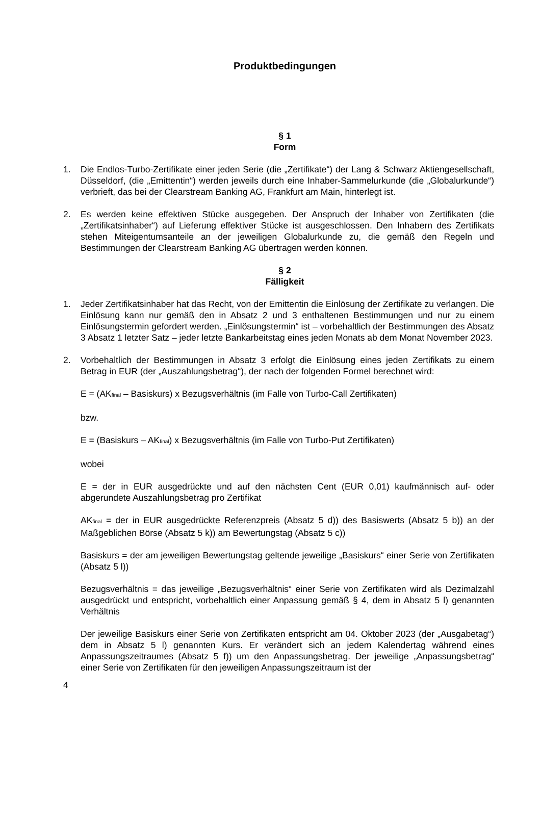Produktbedingungen
§ 1
Form
1. Die Endlos-Turbo-Zertifikate einer jeden Serie (die „Zertifikate“) der Lang & Schwarz Aktiengesellschaft, Düsseldorf, (die „Emittentin“) werden jeweils durch eine Inhaber-Sammelurkunde (die „Globalurkunde“) verbrieft, das bei der Clearstream Banking AG, Frankfurt am Main, hinterlegt ist.
2. Es werden keine effektiven Stücke ausgegeben. Der Anspruch der Inhaber von Zertifikaten (die „Zertifikatsinhaber“) auf Lieferung effektiver Stücke ist ausgeschlossen. Den Inhabern des Zertifikats stehen Miteigentumsanteile an der jeweiligen Globalurkunde zu, die gemäß den Regeln und Bestimmungen der Clearstream Banking AG übertragen werden können.
§ 2
Fälligkeit
1. Jeder Zertifikatsinhaber hat das Recht, von der Emittentin die Einlösung der Zertifikate zu verlangen. Die Einlösung kann nur gemäß den in Absatz 2 und 3 enthaltenen Bestimmungen und nur zu einem Einlösungstermin gefordert werden. „Einlösungstermin“ ist – vorbehaltlich der Bestimmungen des Absatz 3 Absatz 1 letzter Satz – jeder letzte Bankarbeitstag eines jeden Monats ab dem Monat November 2023.
2. Vorbehaltlich der Bestimmungen in Absatz 3 erfolgt die Einlösung eines jeden Zertifikats zu einem Betrag in EUR (der „Auszahlungsbetrag“), der nach der folgenden Formel berechnet wird:
E = (AK<sub>final</sub> – Basiskurs) x Bezugsverhältnis (im Falle von Turbo-Call Zertifikaten)
bzw.
E = (Basiskurs – AK<sub>final</sub>) x Bezugsverhältnis (im Falle von Turbo-Put Zertifikaten)
wobei
E = der in EUR ausgedrückte und auf den nächsten Cent (EUR 0,01) kaufmännisch auf- oder abgerundete Auszahlungsbetrag pro Zertifikat
AK<sub>final</sub> = der in EUR ausgedrückte Referenzpreis (Absatz 5 d)) des Basiswerts (Absatz 5 b)) an der Maßgeblichen Börse (Absatz 5 k)) am Bewertungstag (Absatz 5 c))
Basiskurs = der am jeweiligen Bewertungstag geltende jeweilige „Basiskurs“ einer Serie von Zertifikaten (Absatz 5 l))
Bezugsverhältnis = das jeweilige „Bezugsverhältnis“ einer Serie von Zertifikaten wird als Dezimalzahl ausgedrückt und entspricht, vorbehaltlich einer Anpassung gemäß § 4, dem in Absatz 5 l) genannten Verhältnis
Der jeweilige Basiskurs einer Serie von Zertifikaten entspricht am 04. Oktober 2023 (der „Ausgabetag“) dem in Absatz 5 l) genannten Kurs. Er verändert sich an jedem Kalendertag während eines Anpassungszeitraumes (Absatz 5 f)) um den Anpassungsbetrag. Der jeweilige „Anpassungsbetrag“ einer Serie von Zertifikaten für den jeweiligen Anpassungszeitraum ist der
4